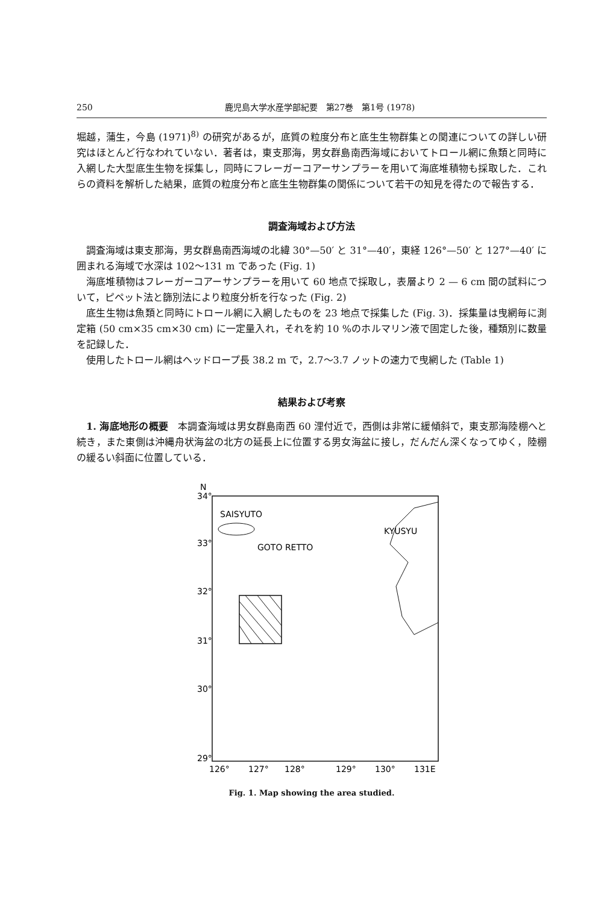250 鹿児島大学水産学部紀要　第27巻　第1号 (1978)
堀越，蒲生，今島 (1971)<sup>8)</sup> の研究があるが，底質の粒度分布と底生生物群集との関連についての詳しい研究はほとんど行なわれていない．著者は，東支那海，男女群島南西海域においてトロール網に魚類と同時に入網した大型底生生物を採集し，同時にフレーガーコアーサンプラーを用いて海底堆積物も採取した．これらの資料を解析した結果，底質の粒度分布と底生生物群集の関係について若干の知見を得たので報告する．
調査海域および方法
調査海域は東支那海，男女群島南西海域の北緯 30°—50′ と 31°—40′，東経 126°—50′ と 127°—40′ に囲まれる海域で水深は 102～131 m であった (Fig. 1)
海底堆積物はフレーガーコアーサンプラーを用いて 60 地点で採取し，表層より 2 — 6 cm 間の試料について，ピペット法と篩別法により粒度分析を行なった (Fig. 2)
底生生物は魚類と同時にトロール網に入網したものを 23 地点で採集した (Fig. 3)．採集量は曳網毎に測定箱 (50 cm×35 cm×30 cm) に一定量入れ，それを約 10 %のホルマリン液で固定した後，種類別に数量を記録した．
使用したトロール網はヘッドロープ長 38.2 m で，2.7～3.7 ノットの速力で曳網した (Table 1)
結果および考察
1. 海底地形の概要　本調査海域は男女群島南西 60 浬付近で，西側は非常に緩傾斜で，東支那海陸棚へと続き，また東側は沖縄舟状海盆の北方の延長上に位置する男女海盆に接し，だんだん深くなってゆく，陸棚の緩るい斜面に位置している．
N
34°
33°
32°
31°
30°
29°
126°
127°
128°
129°
130°
131E
SAISYUTO
GOTO RETTO
KYUSYU
Fig. 1. Map showing the area studied.